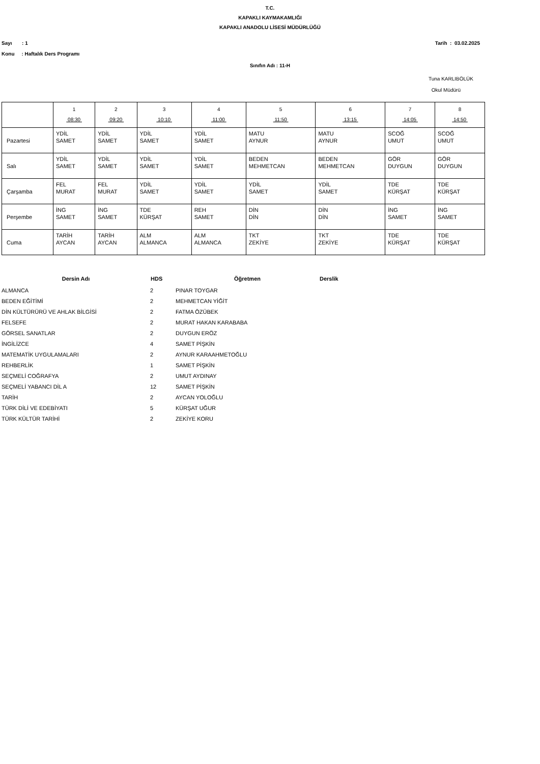T.C.
KAPAKLI KAYMAKAMLIĞI
KAPAKLI ANADOLU LİSESİ MÜDÜRLÜĞÜ
Sayı : 1 Tarih : 03.02.2025
Konu : Haftalık Ders Programı
Sınıfın Adı : 11-H
Tuna KARLIBÖLÜK
Okul Müdürü
| | 1 08:30 | 2 09:20 | 3 10:10 | 4 11:00 | 5 11:50 | 6 13:15 | 7 14:05 | 8 14:50 |
| Pazartesi | YDİL SAMET | YDİL SAMET | YDİL SAMET | YDİL SAMET | MATU AYNUR | MATU AYNUR | SCOĞ UMUT | SCOĞ UMUT |
| Salı | YDİL SAMET | YDİL SAMET | YDİL SAMET | YDİL SAMET | BEDEN MEHMETCAN | BEDEN MEHMETCAN | GÖR DUYGUN | GÖR DUYGUN |
| Çarşamba | FEL MURAT | FEL MURAT | YDİL SAMET | YDİL SAMET | YDİL SAMET | YDİL SAMET | TDE KÜRŞAT | TDE KÜRŞAT |
| Perşembe | İNG SAMET | İNG SAMET | TDE KÜRŞAT | REH SAMET | DİN DİN | DİN DİN | İNG SAMET | İNG SAMET |
| Cuma | TARİH AYCAN | TARİH AYCAN | ALM ALMANCA | ALM ALMANCA | TKT ZEKİYE | TKT ZEKİYE | TDE KÜRŞAT | TDE KÜRŞAT |
| Dersin Adı | HDS | Öğretmen | Derslik |
| --- | --- | --- | --- |
| ALMANCA | 2 | PINAR TOYGAR | |
| BEDEN EĞİTİMİ | 2 | MEHMETCAN YİĞİT | |
| DİN KÜLTÜRÜRÜ VE AHLAK BİLGİSİ | 2 | FATMA ÖZÜBEK | |
| FELSEFE | 2 | MURAT HAKAN KARABABA | |
| GÖRSEL SANATLAR | 2 | DUYGUN ERÖZ | |
| İNGİLİZCE | 4 | SAMET PİŞKİN | |
| MATEMATİK UYGULAMALARI | 2 | AYNUR KARAAHMETOĞLU | |
| REHBERLİK | 1 | SAMET PİŞKİN | |
| SEÇMELİ COĞRAFYA | 2 | UMUT AYDINAY | |
| SEÇMELİ YABANCI DİL A | 12 | SAMET PİŞKİN | |
| TARİH | 2 | AYCAN YOLOĞLU | |
| TÜRK DİLİ VE EDEBİYATI | 5 | KÜRŞAT UĞUR | |
| TÜRK KÜLTÜR TARİHİ | 2 | ZEKİYE KORU | |